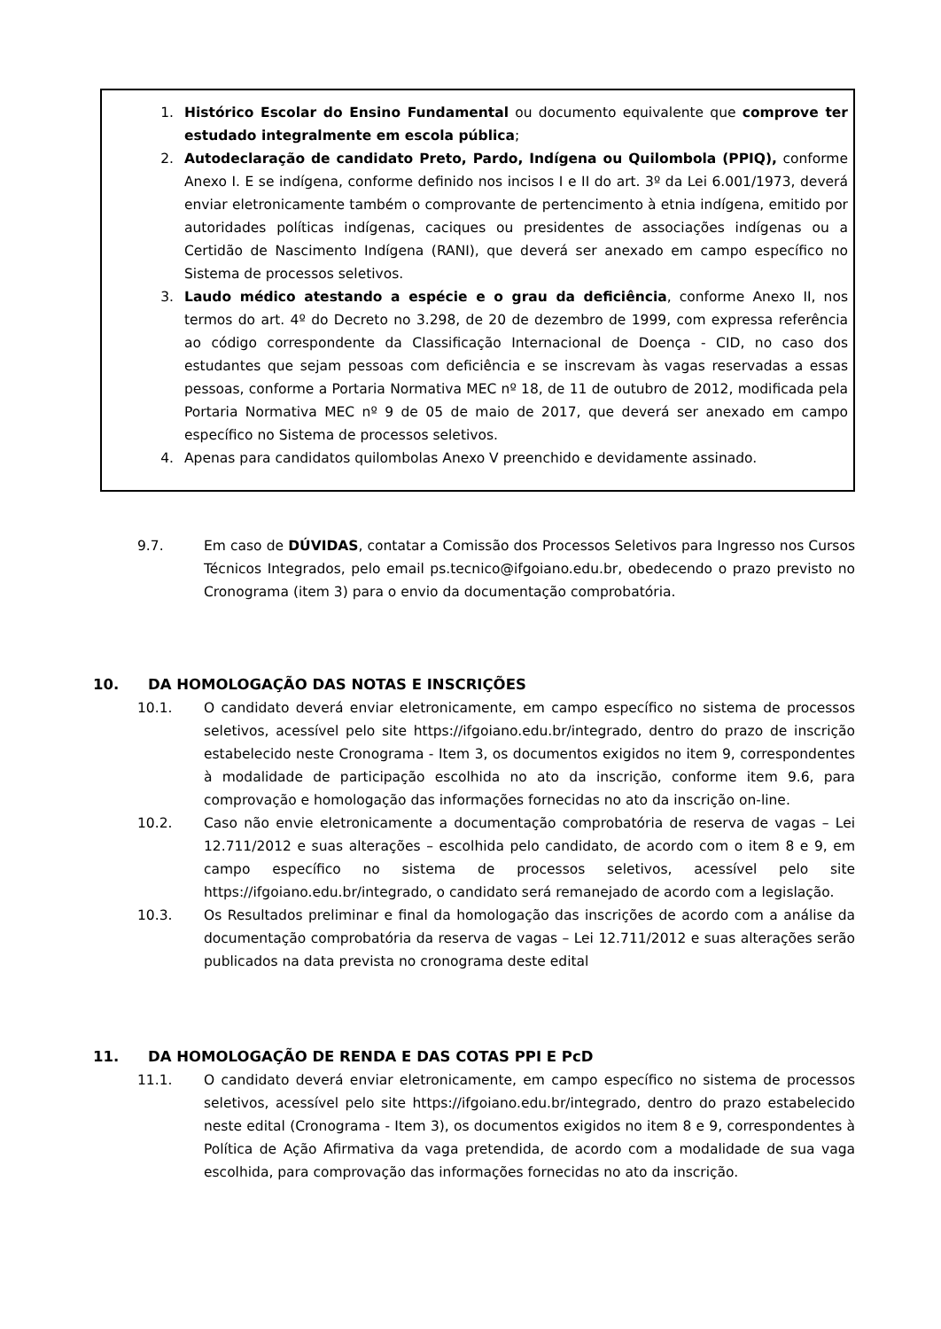1. Histórico Escolar do Ensino Fundamental ou documento equivalente que comprove ter estudado integralmente em escola pública;
2. Autodeclaração de candidato Preto, Pardo, Indígena ou Quilombola (PPIQ), conforme Anexo I. E se indígena, conforme definido nos incisos I e II do art. 3º da Lei 6.001/1973, deverá enviar eletronicamente também o comprovante de pertencimento à etnia indígena, emitido por autoridades políticas indígenas, caciques ou presidentes de associações indígenas ou a Certidão de Nascimento Indígena (RANI), que deverá ser anexado em campo específico no Sistema de processos seletivos.
3. Laudo médico atestando a espécie e o grau da deficiência, conforme Anexo II, nos termos do art. 4º do Decreto no 3.298, de 20 de dezembro de 1999, com expressa referência ao código correspondente da Classificação Internacional de Doença - CID, no caso dos estudantes que sejam pessoas com deficiência e se inscrevam às vagas reservadas a essas pessoas, conforme a Portaria Normativa MEC nº 18, de 11 de outubro de 2012, modificada pela Portaria Normativa MEC nº 9 de 05 de maio de 2017, que deverá ser anexado em campo específico no Sistema de processos seletivos.
4. Apenas para candidatos quilombolas Anexo V preenchido e devidamente assinado.
9.7. Em caso de DÚVIDAS, contatar a Comissão dos Processos Seletivos para Ingresso nos Cursos Técnicos Integrados, pelo email ps.tecnico@ifgoiano.edu.br, obedecendo o prazo previsto no Cronograma (item 3) para o envio da documentação comprobatória.
10. DA HOMOLOGAÇÃO DAS NOTAS E INSCRIÇÕES
10.1. O candidato deverá enviar eletronicamente, em campo específico no sistema de processos seletivos, acessível pelo site https://ifgoiano.edu.br/integrado, dentro do prazo de inscrição estabelecido neste Cronograma - Item 3, os documentos exigidos no item 9, correspondentes à modalidade de participação escolhida no ato da inscrição, conforme item 9.6, para comprovação e homologação das informações fornecidas no ato da inscrição on-line.
10.2. Caso não envie eletronicamente a documentação comprobatória de reserva de vagas – Lei 12.711/2012 e suas alterações – escolhida pelo candidato, de acordo com o item 8 e 9, em campo específico no sistema de processos seletivos, acessível pelo site https://ifgoiano.edu.br/integrado, o candidato será remanejado de acordo com a legislação.
10.3. Os Resultados preliminar e final da homologação das inscrições de acordo com a análise da documentação comprobatória da reserva de vagas – Lei 12.711/2012 e suas alterações serão publicados na data prevista no cronograma deste edital
11. DA HOMOLOGAÇÃO DE RENDA E DAS COTAS PPI E PcD
11.1. O candidato deverá enviar eletronicamente, em campo específico no sistema de processos seletivos, acessível pelo site https://ifgoiano.edu.br/integrado, dentro do prazo estabelecido neste edital (Cronograma - Item 3), os documentos exigidos no item 8 e 9, correspondentes à Política de Ação Afirmativa da vaga pretendida, de acordo com a modalidade de sua vaga escolhida, para comprovação das informações fornecidas no ato da inscrição.